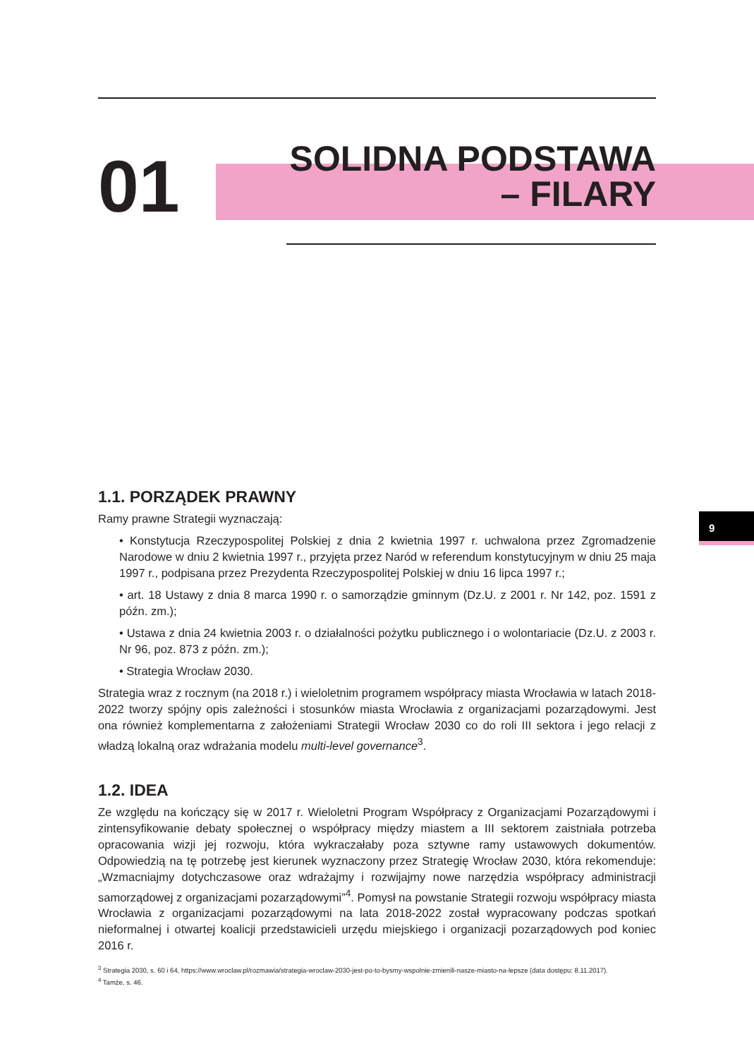01
SOLIDNA PODSTAWA
– FILARY
9
1.1. PORZĄDEK PRAWNY
Ramy prawne Strategii wyznaczają:
• Konstytucja Rzeczypospolitej Polskiej z dnia 2 kwietnia 1997 r. uchwalona przez Zgromadzenie Narodowe w dniu 2 kwietnia 1997 r., przyjęta przez Naród w referendum konstytucyjnym w dniu 25 maja 1997 r., podpisana przez Prezydenta Rzeczypospolitej Polskiej w dniu 16 lipca 1997 r.;
• art. 18 Ustawy z dnia 8 marca 1990 r. o samorządzie gminnym (Dz.U. z 2001 r. Nr 142, poz. 1591 z późn. zm.);
• Ustawa z dnia 24 kwietnia 2003 r. o działalności pożytku publicznego i o wolontariacie (Dz.U. z 2003 r. Nr 96, poz. 873 z późn. zm.);
• Strategia Wrocław 2030.
Strategia wraz z rocznym (na 2018 r.) i wieloletnim programem współpracy miasta Wrocławia w latach 2018-2022 tworzy spójny opis zależności i stosunków miasta Wrocławia z organizacjami pozarządowymi. Jest ona również komplementarna z założeniami Strategii Wrocław 2030 co do roli III sektora i jego relacji z władzą lokalną oraz wdrażania modelu multi-level governance<sup>3</sup>.
1.2. IDEA
Ze względu na kończący się w 2017 r. Wieloletni Program Współpracy z Organizacjami Pozarządowymi i zintensyfikowanie debaty społecznej o współpracy między miastem a III sektorem zaistniała potrzeba opracowania wizji jej rozwoju, która wykraczałaby poza sztywne ramy ustawowych dokumentów. Odpowiedzią na tę potrzebę jest kierunek wyznaczony przez Strategię Wrocław 2030, która rekomenduje: „Wzmacniajmy dotychczasowe oraz wdrażajmy i rozwijajmy nowe narzędzia współpracy administracji samorządowej z organizacjami pozarządowymi”<sup>4</sup>. Pomysł na powstanie Strategii rozwoju współpracy miasta Wrocławia z organizacjami pozarządowymi na lata 2018-2022 został wypracowany podczas spotkań nieformalnej i otwartej koalicji przedstawicieli urzędu miejskiego i organizacji pozarządowych pod koniec 2016 r.
<sup>3</sup> Strategia 2030, s. 60 i 64, https://www.wroclaw.pl/rozmawia/strategia-wroclaw-2030-jest-po-to-bysmy-wspolnie-zmienili-nasze-miasto-na-lepsze (data dostępu: 8.11.2017).
<sup>4</sup> Tamże, s. 46.